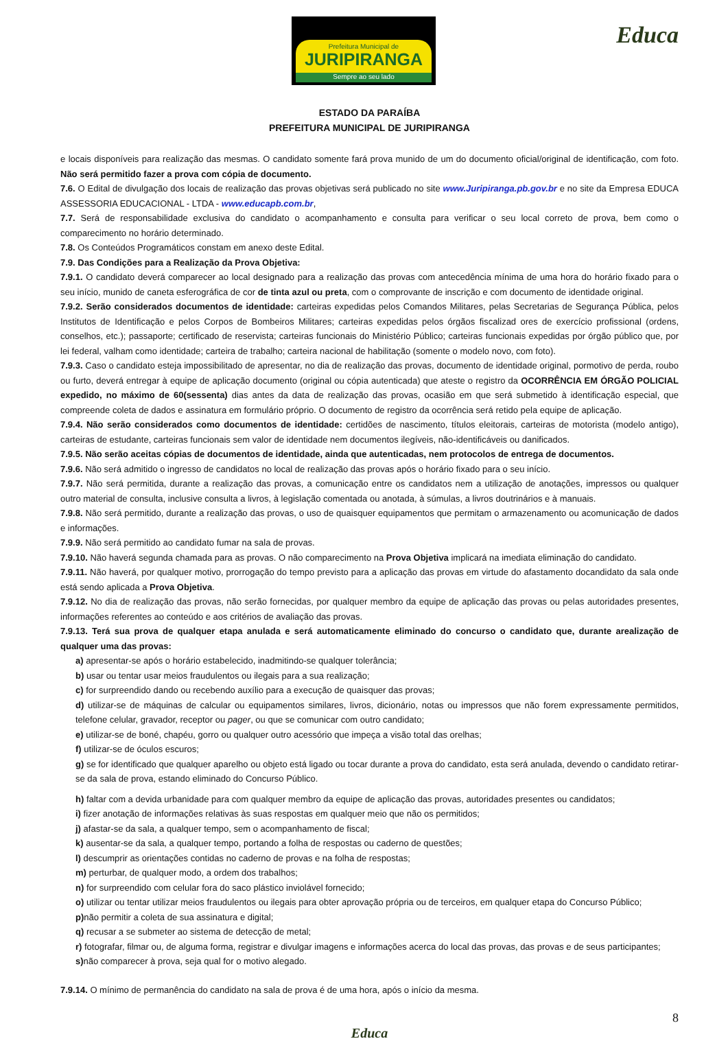Prefeitura Municipal de
JURIPIRANGA
Sempre ao seu lado
Educa
ESTADO DA PARAÍBA
PREFEITURA MUNICIPAL DE JURIPIRANGA
e locais disponíveis para realização das mesmas. O candidato somente fará prova munido de um do documento oficial/original de identificação, com foto. Não será permitido fazer a prova com cópia de documento.
7.6. O Edital de divulgação dos locais de realização das provas objetivas será publicado no site www.Juripiranga.pb.gov.br e no site da Empresa EDUCA ASSESSORIA EDUCACIONAL - LTDA - www.educapb.com.br,
7.7. Será de responsabilidade exclusiva do candidato o acompanhamento e consulta para verificar o seu local correto de prova, bem como o comparecimento no horário determinado.
7.8. Os Conteúdos Programáticos constam em anexo deste Edital.
7.9. Das Condições para a Realização da Prova Objetiva:
7.9.1. O candidato deverá comparecer ao local designado para a realização das provas com antecedência mínima de uma hora do horário fixado para o seu início, munido de caneta esferográfica de cor de tinta azul ou preta, com o comprovante de inscrição e com documento de identidade original.
7.9.2. Serão considerados documentos de identidade: carteiras expedidas pelos Comandos Militares, pelas Secretarias de Segurança Pública, pelos Institutos de Identificação e pelos Corpos de Bombeiros Militares; carteiras expedidas pelos órgãos fiscalizad ores de exercício profissional (ordens, conselhos, etc.); passaporte; certificado de reservista; carteiras funcionais do Ministério Público; carteiras funcionais expedidas por órgão público que, por lei federal, valham como identidade; carteira de trabalho; carteira nacional de habilitação (somente o modelo novo, com foto).
7.9.3. Caso o candidato esteja impossibilitado de apresentar, no dia de realização das provas, documento de identidade original, pormotivo de perda, roubo ou furto, deverá entregar à equipe de aplicação documento (original ou cópia autenticada) que ateste o registro da OCORRÊNCIA EM ÓRGÃO POLICIAL expedido, no máximo de 60(sessenta) dias antes da data de realização das provas, ocasião em que será submetido à identificação especial, que compreende coleta de dados e assinatura em formulário próprio. O documento de registro da ocorrência será retido pela equipe de aplicação.
7.9.4. Não serão considerados como documentos de identidade: certidões de nascimento, títulos eleitorais, carteiras de motorista (modelo antigo), carteiras de estudante, carteiras funcionais sem valor de identidade nem documentos ilegíveis, não-identificáveis ou danificados.
7.9.5. Não serão aceitas cópias de documentos de identidade, ainda que autenticadas, nem protocolos de entrega de documentos.
7.9.6. Não será admitido o ingresso de candidatos no local de realização das provas após o horário fixado para o seu início.
7.9.7. Não será permitida, durante a realização das provas, a comunicação entre os candidatos nem a utilização de anotações, impressos ou qualquer outro material de consulta, inclusive consulta a livros, à legislação comentada ou anotada, à súmulas, a livros doutrinários e à manuais.
7.9.8. Não será permitido, durante a realização das provas, o uso de quaisquer equipamentos que permitam o armazenamento ou acomunicação de dados e informações.
7.9.9. Não será permitido ao candidato fumar na sala de provas.
7.9.10. Não haverá segunda chamada para as provas. O não comparecimento na Prova Objetiva implicará na imediata eliminação do candidato.
7.9.11. Não haverá, por qualquer motivo, prorrogação do tempo previsto para a aplicação das provas em virtude do afastamento docandidato da sala onde está sendo aplicada a Prova Objetiva.
7.9.12. No dia de realização das provas, não serão fornecidas, por qualquer membro da equipe de aplicação das provas ou pelas autoridades presentes, informações referentes ao conteúdo e aos critérios de avaliação das provas.
7.9.13. Terá sua prova de qualquer etapa anulada e será automaticamente eliminado do concurso o candidato que, durante arealização de qualquer uma das provas:
a) apresentar-se após o horário estabelecido, inadmitindo-se qualquer tolerância;
b) usar ou tentar usar meios fraudulentos ou ilegais para a sua realização;
c) for surpreendido dando ou recebendo auxílio para a execução de quaisquer das provas;
d) utilizar-se de máquinas de calcular ou equipamentos similares, livros, dicionário, notas ou impressos que não forem expressamente permitidos, telefone celular, gravador, receptor ou pager, ou que se comunicar com outro candidato;
e) utilizar-se de boné, chapéu, gorro ou qualquer outro acessório que impeça a visão total das orelhas;
f) utilizar-se de óculos escuros;
g) se for identificado que qualquer aparelho ou objeto está ligado ou tocar durante a prova do candidato, esta será anulada, devendo o candidato retirar-se da sala de prova, estando eliminado do Concurso Público.
h) faltar com a devida urbanidade para com qualquer membro da equipe de aplicação das provas, autoridades presentes ou candidatos;
i) fizer anotação de informações relativas às suas respostas em qualquer meio que não os permitidos;
j) afastar-se da sala, a qualquer tempo, sem o acompanhamento de fiscal;
k) ausentar-se da sala, a qualquer tempo, portando a folha de respostas ou caderno de questões;
l) descumprir as orientações contidas no caderno de provas e na folha de respostas;
m) perturbar, de qualquer modo, a ordem dos trabalhos;
n) for surpreendido com celular fora do saco plástico inviolável fornecido;
o) utilizar ou tentar utilizar meios fraudulentos ou ilegais para obter aprovação própria ou de terceiros, em qualquer etapa do Concurso Público;
p) não permitir a coleta de sua assinatura e digital;
q) recusar a se submeter ao sistema de detecção de metal;
r) fotografar, filmar ou, de alguma forma, registrar e divulgar imagens e informações acerca do local das provas, das provas e de seus participantes;
s) não comparecer à prova, seja qual for o motivo alegado.
7.9.14. O mínimo de permanência do candidato na sala de prova é de uma hora, após o início da mesma.
8
Educa